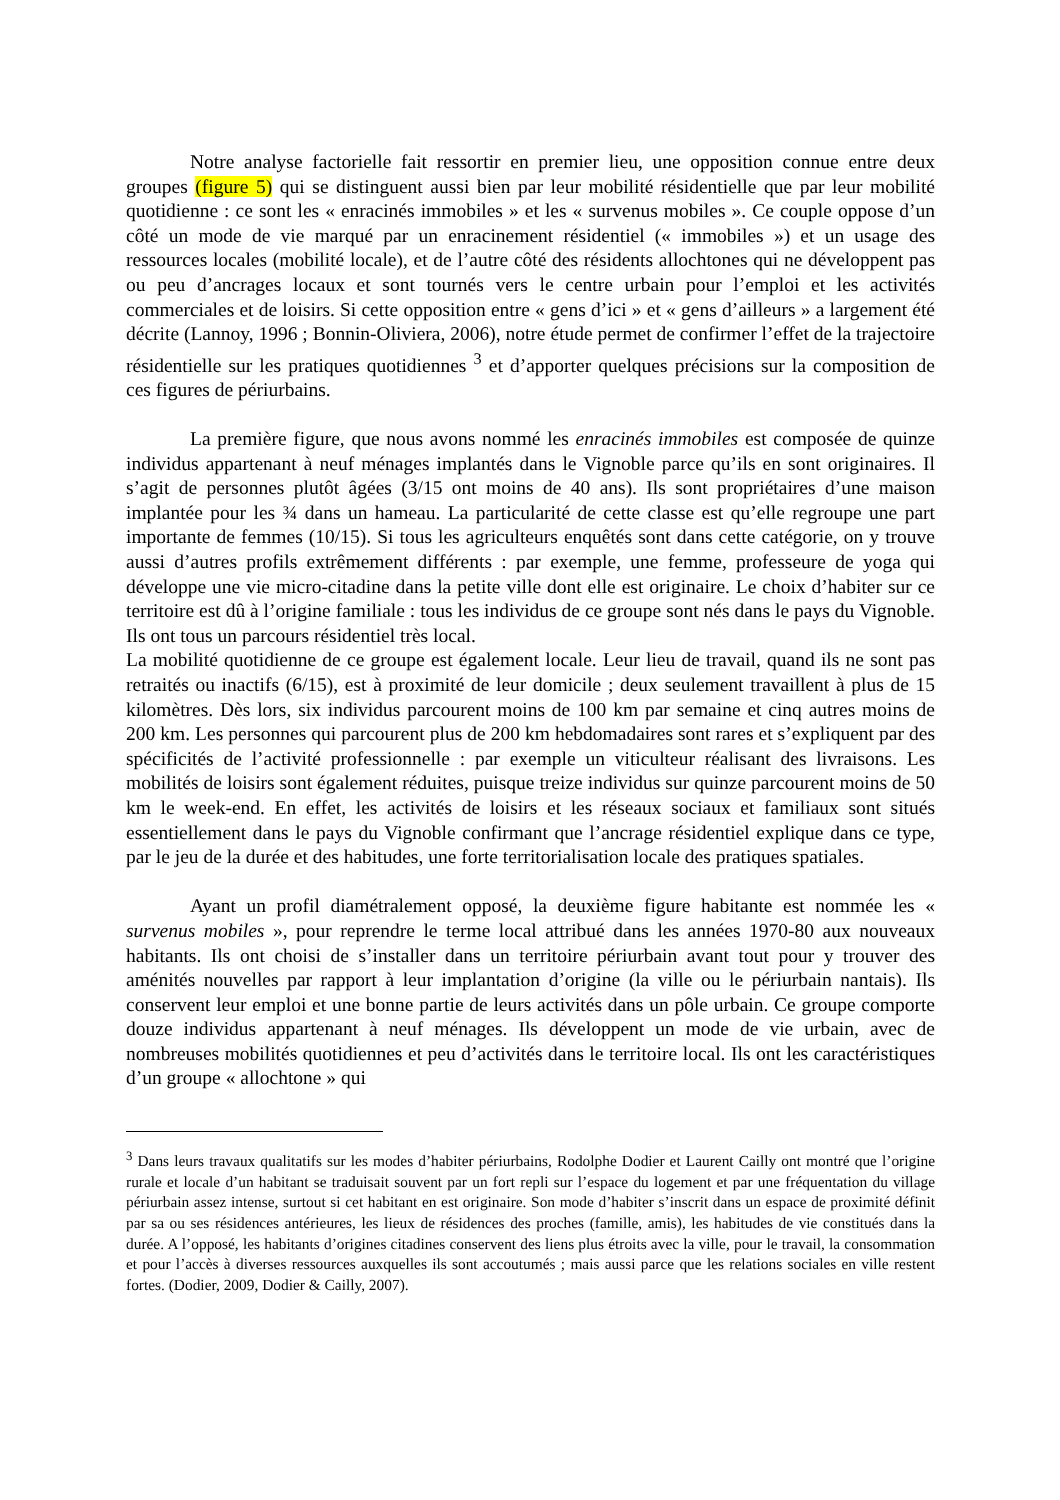Notre analyse factorielle fait ressortir en premier lieu, une opposition connue entre deux groupes (figure 5) qui se distinguent aussi bien par leur mobilité résidentielle que par leur mobilité quotidienne : ce sont les « enracinés immobiles » et les « survenus mobiles ». Ce couple oppose d’un côté un mode de vie marqué par un enracinement résidentiel (« immobiles ») et un usage des ressources locales (mobilité locale), et de l’autre côté des résidents allochtones qui ne développent pas ou peu d’ancrages locaux et sont tournés vers le centre urbain pour l’emploi et les activités commerciales et de loisirs. Si cette opposition entre « gens d’ici » et « gens d’ailleurs » a largement été décrite (Lannoy, 1996 ; Bonnin-Oliviera, 2006), notre étude permet de confirmer l’effet de la trajectoire résidentielle sur les pratiques quotidiennes <sup>3</sup> et d’apporter quelques précisions sur la composition de ces figures de périurbains.
La première figure, que nous avons nommé les enracinés immobiles est composée de quinze individus appartenant à neuf ménages implantés dans le Vignoble parce qu’ils en sont originaires. Il s’agit de personnes plutôt âgées (3/15 ont moins de 40 ans). Ils sont propriétaires d’une maison implantée pour les ¾ dans un hameau. La particularité de cette classe est qu’elle regroupe une part importante de femmes (10/15). Si tous les agriculteurs enquêtés sont dans cette catégorie, on y trouve aussi d’autres profils extrêmement différents : par exemple, une femme, professeure de yoga qui développe une vie micro-citadine dans la petite ville dont elle est originaire. Le choix d’habiter sur ce territoire est dû à l’origine familiale : tous les individus de ce groupe sont nés dans le pays du Vignoble. Ils ont tous un parcours résidentiel très local.
La mobilité quotidienne de ce groupe est également locale. Leur lieu de travail, quand ils ne sont pas retraités ou inactifs (6/15), est à proximité de leur domicile ; deux seulement travaillent à plus de 15 kilomètres. Dès lors, six individus parcourent moins de 100 km par semaine et cinq autres moins de 200 km. Les personnes qui parcourent plus de 200 km hebdomadaires sont rares et s’expliquent par des spécificités de l’activité professionnelle : par exemple un viticulteur réalisant des livraisons. Les mobilités de loisirs sont également réduites, puisque treize individus sur quinze parcourent moins de 50 km le week-end. En effet, les activités de loisirs et les réseaux sociaux et familiaux sont situés essentiellement dans le pays du Vignoble confirmant que l’ancrage résidentiel explique dans ce type, par le jeu de la durée et des habitudes, une forte territorialisation locale des pratiques spatiales.
Ayant un profil diamétralement opposé, la deuxième figure habitante est nommée les « survenus mobiles », pour reprendre le terme local attribué dans les années 1970-80 aux nouveaux habitants. Ils ont choisi de s’installer dans un territoire périurbain avant tout pour y trouver des aménités nouvelles par rapport à leur implantation d’origine (la ville ou le périurbain nantais). Ils conservent leur emploi et une bonne partie de leurs activités dans un pôle urbain. Ce groupe comporte douze individus appartenant à neuf ménages. Ils développent un mode de vie urbain, avec de nombreuses mobilités quotidiennes et peu d’activités dans le territoire local. Ils ont les caractéristiques d’un groupe « allochtone » qui
<sup>3</sup> Dans leurs travaux qualitatifs sur les modes d’habiter périurbains, Rodolphe Dodier et Laurent Cailly ont montré que l’origine rurale et locale d’un habitant se traduisait souvent par un fort repli sur l’espace du logement et par une fréquentation du village périurbain assez intense, surtout si cet habitant en est originaire. Son mode d’habiter s’inscrit dans un espace de proximité définit par sa ou ses résidences antérieures, les lieux de résidences des proches (famille, amis), les habitudes de vie constitués dans la durée. A l’opposé, les habitants d’origines citadines conservent des liens plus étroits avec la ville, pour le travail, la consommation et pour l’accès à diverses ressources auxquelles ils sont accoutumés ; mais aussi parce que les relations sociales en ville restent fortes. (Dodier, 2009, Dodier & Cailly, 2007).